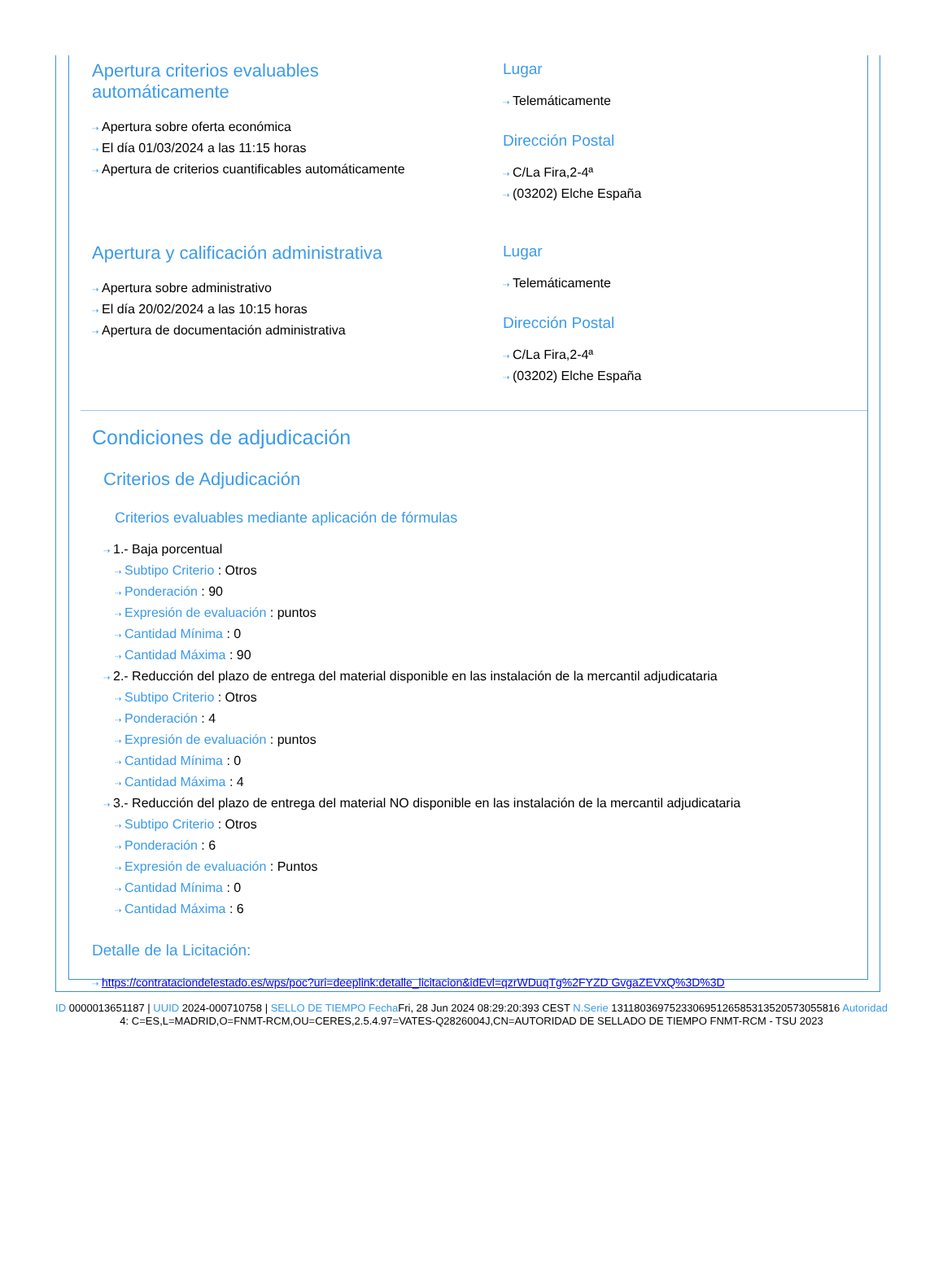Apertura criterios evaluables
automáticamente
⇢ Apertura sobre oferta económica
⇢ El día 01/03/2024 a las 11:15 horas
⇢ Apertura de criterios cuantificables automáticamente
Lugar
⇢ Telemáticamente
Dirección Postal
⇢ C/La Fira,2-4ª
⇢ (03202) Elche España
Apertura y calificación administrativa
⇢ Apertura sobre administrativo
⇢ El día 20/02/2024 a las 10:15 horas
⇢ Apertura de documentación administrativa
Lugar
⇢ Telemáticamente
Dirección Postal
⇢ C/La Fira,2-4ª
⇢ (03202) Elche España
Condiciones de adjudicación
Criterios de Adjudicación
Criterios evaluables mediante aplicación de fórmulas
⇢ 1.- Baja porcentual
⇢ Subtipo Criterio : Otros
⇢ Ponderación : 90
⇢ Expresión de evaluación : puntos
⇢ Cantidad Mínima : 0
⇢ Cantidad Máxima : 90
⇢ 2.- Reducción del plazo de entrega del material disponible en las instalación de la mercantil adjudicataria
⇢ Subtipo Criterio : Otros
⇢ Ponderación : 4
⇢ Expresión de evaluación : puntos
⇢ Cantidad Mínima : 0
⇢ Cantidad Máxima : 4
⇢ 3.- Reducción del plazo de entrega del material NO disponible en las instalación de la mercantil adjudicataria
⇢ Subtipo Criterio : Otros
⇢ Ponderación : 6
⇢ Expresión de evaluación : Puntos
⇢ Cantidad Mínima : 0
⇢ Cantidad Máxima : 6
Detalle de la Licitación:
⇢ https://contrataciondelestado.es/wps/poc?uri=deeplink:detalle_licitacion&idEvl=qzrWDuqTg%2FYZD GvgaZEVxQ%3D%3D
ID 0000013651187 | UUID 2024-000710758 | SELLO DE TIEMPO Fecha Fri, 28 Jun 2024 08:29:20:393 CEST N.Serie 131180369752330695126585313520573055816 Autoridad 4: C=ES,L=MADRID,O=FNMT-RCM,OU=CERES,2.5.4.97=VATES-Q2826004J,CN=AUTORIDAD DE SELLADO DE TIEMPO FNMT-RCM - TSU 2023